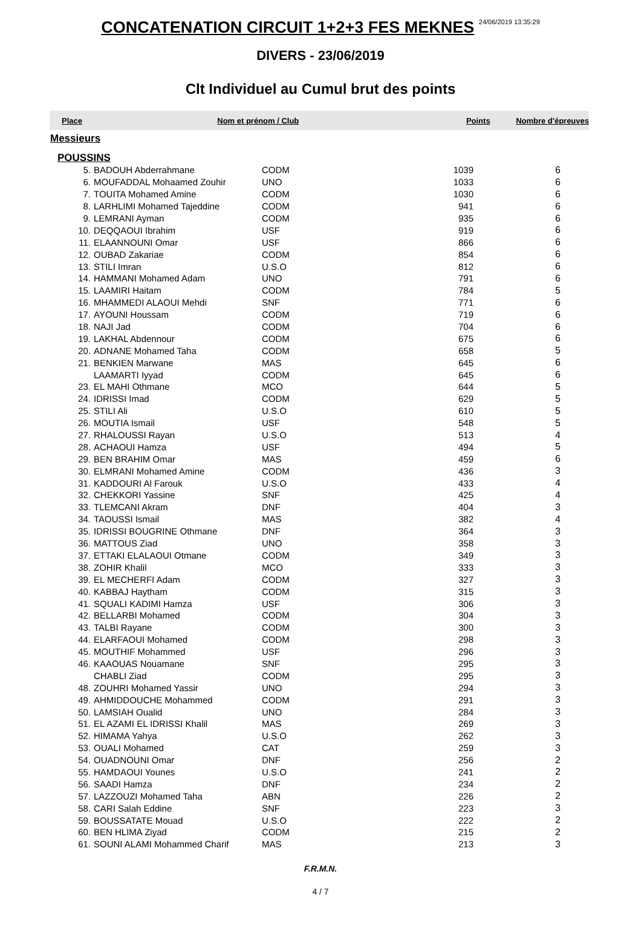CONCATENATION CIRCUIT 1+2+3 FES MEKNES 24/06/2019 13:35:29
DIVERS - 23/06/2019
Clt Individuel au Cumul brut des points
Place Nom et prénom / Club Points Nombre d'épreuves
Messieurs
POUSSINS
| 5. | BADOUH Abderrahmane | CODM | 1039 | 6 |
| 6. | MOUFADDAL Mohaamed Zouhir | UNO | 1033 | 6 |
| 7. | TOUITA Mohamed Amine | CODM | 1030 | 6 |
| 8. | LARHLIMI Mohamed Tajeddine | CODM | 941 | 6 |
| 9. | LEMRANI Ayman | CODM | 935 | 6 |
| 10. | DEQQAOUI Ibrahim | USF | 919 | 6 |
| 11. | ELAANNOUNI Omar | USF | 866 | 6 |
| 12. | OUBAD Zakariae | CODM | 854 | 6 |
| 13. | STILI Imran | U.S.O | 812 | 6 |
| 14. | HAMMANI Mohamed Adam | UNO | 791 | 6 |
| 15. | LAAMIRI Haitam | CODM | 784 | 5 |
| 16. | MHAMMEDI ALAOUI Mehdi | SNF | 771 | 6 |
| 17. | AYOUNI Houssam | CODM | 719 | 6 |
| 18. | NAJI Jad | CODM | 704 | 6 |
| 19. | LAKHAL Abdennour | CODM | 675 | 6 |
| 20. | ADNANE Mohamed Taha | CODM | 658 | 5 |
| 21. | BENKIEN Marwane | MAS | 645 | 6 |
| | LAAMARTI Iyyad | CODM | 645 | 6 |
| 23. | EL MAHI Othmane | MCO | 644 | 5 |
| 24. | IDRISSI Imad | CODM | 629 | 5 |
| 25. | STILI Ali | U.S.O | 610 | 5 |
| 26. | MOUTIA Ismail | USF | 548 | 5 |
| 27. | RHALOUSSI Rayan | U.S.O | 513 | 4 |
| 28. | ACHAOUI Hamza | USF | 494 | 5 |
| 29. | BEN BRAHIM Omar | MAS | 459 | 6 |
| 30. | ELMRANI Mohamed Amine | CODM | 436 | 3 |
| 31. | KADDOURI Al Farouk | U.S.O | 433 | 4 |
| 32. | CHEKKORI Yassine | SNF | 425 | 4 |
| 33. | TLEMCANI Akram | DNF | 404 | 3 |
| 34. | TAOUSSI Ismail | MAS | 382 | 4 |
| 35. | IDRISSI BOUGRINE Othmane | DNF | 364 | 3 |
| 36. | MATTOUS Ziad | UNO | 358 | 3 |
| 37. | ETTAKI ELALAOUI Otmane | CODM | 349 | 3 |
| 38. | ZOHIR Khalil | MCO | 333 | 3 |
| 39. | EL MECHERFI Adam | CODM | 327 | 3 |
| 40. | KABBAJ Haytham | CODM | 315 | 3 |
| 41. | SQUALI KADIMI Hamza | USF | 306 | 3 |
| 42. | BELLARBI Mohamed | CODM | 304 | 3 |
| 43. | TALBI Rayane | CODM | 300 | 3 |
| 44. | ELARFAOUI Mohamed | CODM | 298 | 3 |
| 45. | MOUTHIF Mohammed | USF | 296 | 3 |
| 46. | KAAOUAS Nouamane | SNF | 295 | 3 |
| | CHABLI Ziad | CODM | 295 | 3 |
| 48. | ZOUHRI Mohamed Yassir | UNO | 294 | 3 |
| 49. | AHMIDDOUCHE Mohammed | CODM | 291 | 3 |
| 50. | LAMSIAH Oualid | UNO | 284 | 3 |
| 51. | EL AZAMI EL IDRISSI Khalil | MAS | 269 | 3 |
| 52. | HIMAMA Yahya | U.S.O | 262 | 3 |
| 53. | OUALI Mohamed | CAT | 259 | 3 |
| 54. | OUADNOUNI Omar | DNF | 256 | 2 |
| 55. | HAMDAOUI Younes | U.S.O | 241 | 2 |
| 56. | SAADI Hamza | DNF | 234 | 2 |
| 57. | LAZZOUZI Mohamed Taha | ABN | 226 | 2 |
| 58. | CARI Salah Eddine | SNF | 223 | 3 |
| 59. | BOUSSATATE Mouad | U.S.O | 222 | 2 |
| 60. | BEN HLIMA Ziyad | CODM | 215 | 2 |
| 61. | SOUNI ALAMI Mohammed Charif | MAS | 213 | 3 |
F.R.M.N.
4 / 7